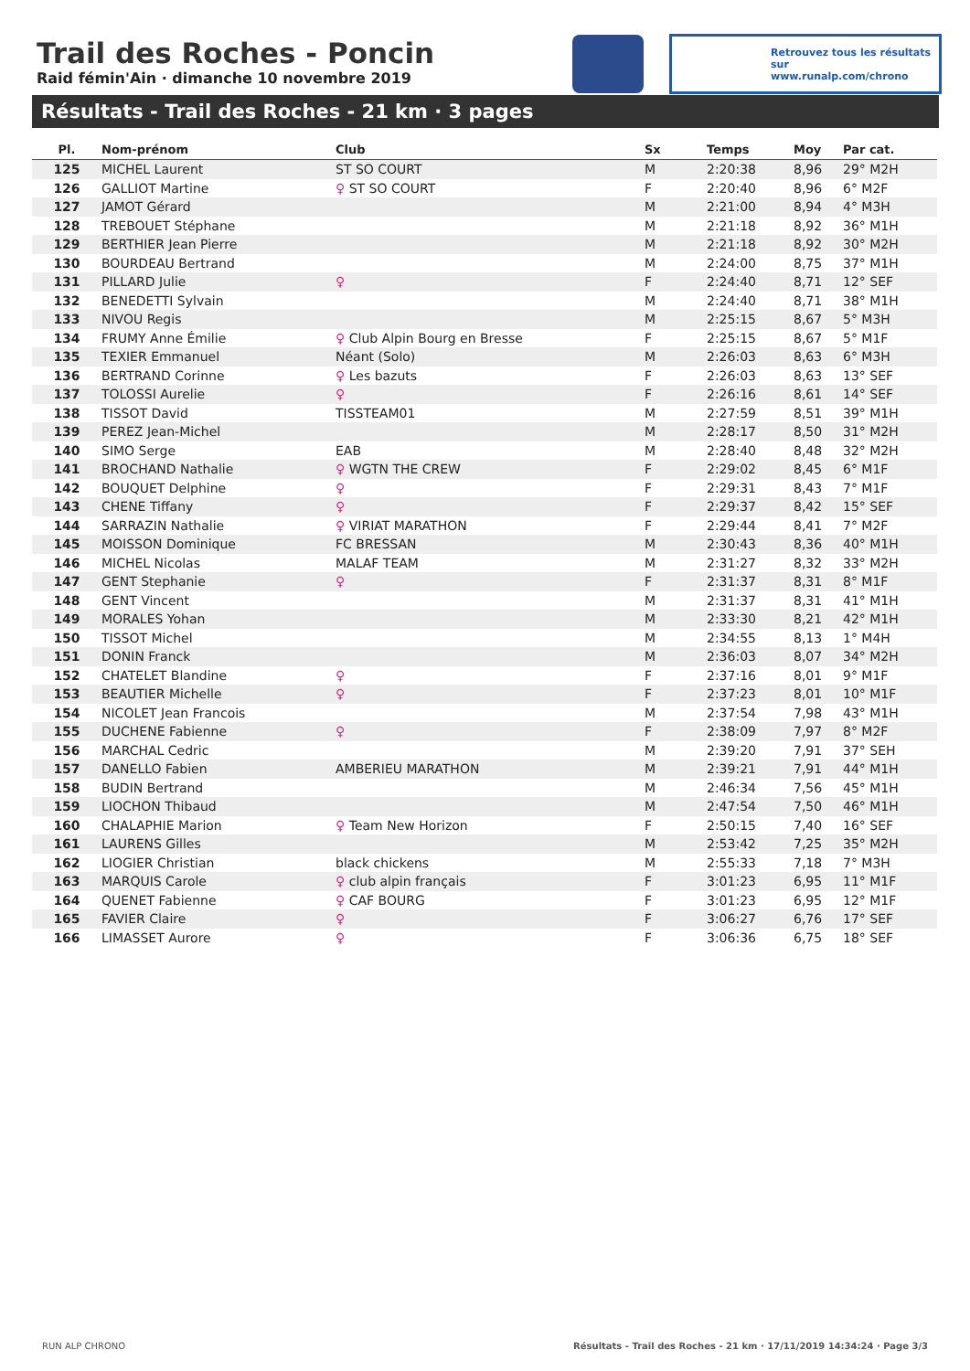Trail des Roches - Poncin
Raid fémin'Ain · dimanche 10 novembre 2019
Retrouvez tous les résultats sur
www.runalp.com/chrono
Résultats - Trail des Roches - 21 km · 3 pages
| Pl. | Nom-prénom | Club | Sx | Temps | Moy | Par cat. |
| --- | --- | --- | --- | --- | --- | --- |
| 125 | MICHEL Laurent | ST SO COURT | M | 2:20:38 | 8,96 | 29° M2H |
| 126 | GALLIOT Martine | ♀ ST SO COURT | F | 2:20:40 | 8,96 | 6° M2F |
| 127 | JAMOT Gérard | | M | 2:21:00 | 8,94 | 4° M3H |
| 128 | TREBOUET Stéphane | | M | 2:21:18 | 8,92 | 36° M1H |
| 129 | BERTHIER Jean Pierre | | M | 2:21:18 | 8,92 | 30° M2H |
| 130 | BOURDEAU Bertrand | | M | 2:24:00 | 8,75 | 37° M1H |
| 131 | PILLARD Julie | ♀ | F | 2:24:40 | 8,71 | 12° SEF |
| 132 | BENEDETTI Sylvain | | M | 2:24:40 | 8,71 | 38° M1H |
| 133 | NIVOU Regis | | M | 2:25:15 | 8,67 | 5° M3H |
| 134 | FRUMY Anne Émilie | ♀ Club Alpin Bourg en Bresse | F | 2:25:15 | 8,67 | 5° M1F |
| 135 | TEXIER Emmanuel | Néant (Solo) | M | 2:26:03 | 8,63 | 6° M3H |
| 136 | BERTRAND Corinne | ♀ Les bazuts | F | 2:26:03 | 8,63 | 13° SEF |
| 137 | TOLOSSI Aurelie | ♀ | F | 2:26:16 | 8,61 | 14° SEF |
| 138 | TISSOT David | TISSTEAM01 | M | 2:27:59 | 8,51 | 39° M1H |
| 139 | PEREZ Jean-Michel | | M | 2:28:17 | 8,50 | 31° M2H |
| 140 | SIMO Serge | EAB | M | 2:28:40 | 8,48 | 32° M2H |
| 141 | BROCHAND Nathalie | ♀ WGTN THE CREW | F | 2:29:02 | 8,45 | 6° M1F |
| 142 | BOUQUET Delphine | ♀ | F | 2:29:31 | 8,43 | 7° M1F |
| 143 | CHENE Tiffany | ♀ | F | 2:29:37 | 8,42 | 15° SEF |
| 144 | SARRAZIN Nathalie | ♀ VIRIAT MARATHON | F | 2:29:44 | 8,41 | 7° M2F |
| 145 | MOISSON Dominique | FC BRESSAN | M | 2:30:43 | 8,36 | 40° M1H |
| 146 | MICHEL Nicolas | MALAF TEAM | M | 2:31:27 | 8,32 | 33° M2H |
| 147 | GENT Stephanie | ♀ | F | 2:31:37 | 8,31 | 8° M1F |
| 148 | GENT Vincent | | M | 2:31:37 | 8,31 | 41° M1H |
| 149 | MORALES Yohan | | M | 2:33:30 | 8,21 | 42° M1H |
| 150 | TISSOT Michel | | M | 2:34:55 | 8,13 | 1° M4H |
| 151 | DONIN Franck | | M | 2:36:03 | 8,07 | 34° M2H |
| 152 | CHATELET Blandine | ♀ | F | 2:37:16 | 8,01 | 9° M1F |
| 153 | BEAUTIER Michelle | ♀ | F | 2:37:23 | 8,01 | 10° M1F |
| 154 | NICOLET Jean Francois | | M | 2:37:54 | 7,98 | 43° M1H |
| 155 | DUCHENE Fabienne | ♀ | F | 2:38:09 | 7,97 | 8° M2F |
| 156 | MARCHAL Cedric | | M | 2:39:20 | 7,91 | 37° SEH |
| 157 | DANELLO Fabien | AMBERIEU MARATHON | M | 2:39:21 | 7,91 | 44° M1H |
| 158 | BUDIN Bertrand | | M | 2:46:34 | 7,56 | 45° M1H |
| 159 | LIOCHON Thibaud | | M | 2:47:54 | 7,50 | 46° M1H |
| 160 | CHALAPHIE Marion | ♀ Team New Horizon | F | 2:50:15 | 7,40 | 16° SEF |
| 161 | LAURENS Gilles | | M | 2:53:42 | 7,25 | 35° M2H |
| 162 | LIOGIER Christian | black chickens | M | 2:55:33 | 7,18 | 7° M3H |
| 163 | MARQUIS Carole | ♀ club alpin français | F | 3:01:23 | 6,95 | 11° M1F |
| 164 | QUENET Fabienne | ♀ CAF BOURG | F | 3:01:23 | 6,95 | 12° M1F |
| 165 | FAVIER Claire | ♀ | F | 3:06:27 | 6,76 | 17° SEF |
| 166 | LIMASSET Aurore | ♀ | F | 3:06:36 | 6,75 | 18° SEF |
RUN ALP CHRONO
Résultats - Trail des Roches - 21 km · 17/11/2019 14:34:24 · Page 3/3